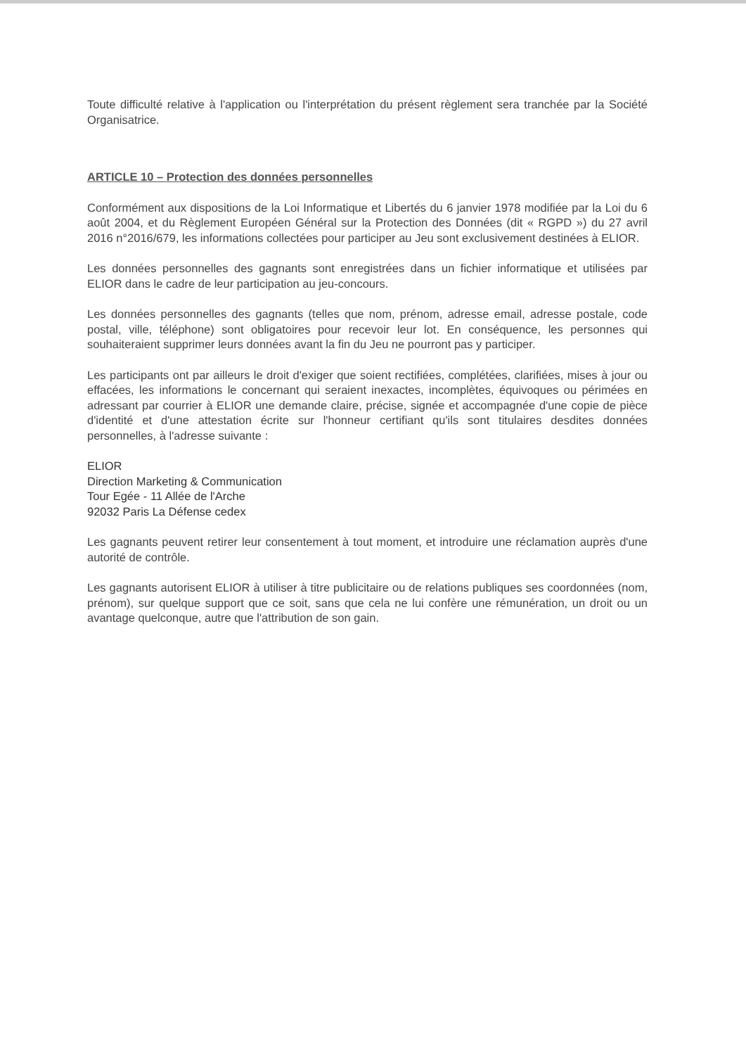Toute difficulté relative à l'application ou l'interprétation du présent règlement sera tranchée par la Société Organisatrice.
ARTICLE 10 – Protection des données personnelles
Conformément aux dispositions de la Loi Informatique et Libertés du 6 janvier 1978 modifiée par la Loi du 6 août 2004, et du Règlement Européen Général sur la Protection des Données (dit « RGPD ») du 27 avril 2016 n°2016/679, les informations collectées pour participer au Jeu sont exclusivement destinées à ELIOR.
Les données personnelles des gagnants sont enregistrées dans un fichier informatique et utilisées par ELIOR dans le cadre de leur participation au jeu-concours.
Les données personnelles des gagnants (telles que nom, prénom, adresse email, adresse postale, code postal, ville, téléphone) sont obligatoires pour recevoir leur lot. En conséquence, les personnes qui souhaiteraient supprimer leurs données avant la fin du Jeu ne pourront pas y participer.
Les participants ont par ailleurs le droit d'exiger que soient rectifiées, complétées, clarifiées, mises à jour ou effacées, les informations le concernant qui seraient inexactes, incomplètes, équivoques ou périmées en adressant par courrier à ELIOR une demande claire, précise, signée et accompagnée d'une copie de pièce d'identité et d'une attestation écrite sur l'honneur certifiant qu'ils sont titulaires desdites données personnelles, à l'adresse suivante :
ELIOR
Direction Marketing & Communication
Tour Egée - 11 Allée de l'Arche
92032 Paris La Défense cedex
Les gagnants peuvent retirer leur consentement à tout moment, et introduire une réclamation auprès d'une autorité de contrôle.
Les gagnants autorisent ELIOR à utiliser à titre publicitaire ou de relations publiques ses coordonnées (nom, prénom), sur quelque support que ce soit, sans que cela ne lui confère une rémunération, un droit ou un avantage quelconque, autre que l'attribution de son gain.